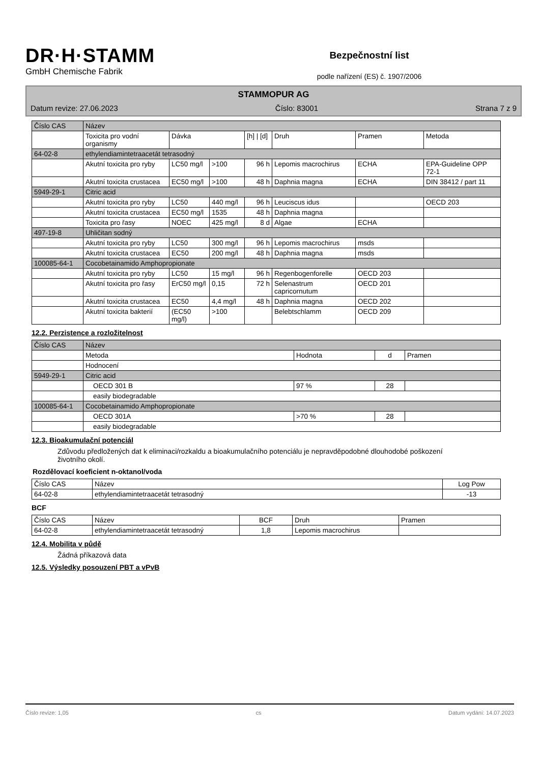DR·H·STAMM
GmbH Chemische Fabrik
Bezpečnostní list
podle nařízení (ES) č. 1907/2006
STAMMOPUR AG
Datum revize: 27.06.2023 Číslo: 83001 Strana 7 z 9
| Číslo CAS | Název | | | | | | |
| --- | --- | --- | --- | --- | --- | --- | --- |
| | Toxicita pro vodní organismy | Dávka | | [h] / [d] | Druh | Pramen | Metoda |
| 64-02-8 | ethylendiamintetraacetát tetrasodný | | | | | | |
| | Akutní toxicita pro ryby | LC50 mg/l | >100 | 96 h | Lepomis macrochirus | ECHA | EPA-Guideline OPP 72-1 |
| | Akutní toxicita crustacea | EC50 mg/l | >100 | 48 h | Daphnia magna | ECHA | DIN 38412 / part 11 |
| 5949-29-1 | Citric acid | | | | | | |
| | Akutní toxicita pro ryby | LC50 | 440 mg/l | 96 h | Leuciscus idus | | OECD 203 |
| | Akutní toxicita crustacea | EC50 mg/l | 1535 | 48 h | Daphnia magna | | |
| | Toxicita pro řasy | NOEC | 425 mg/l | 8 d | Algae | ECHA | |
| 497-19-8 | Uhličitan sodný | | | | | | |
| | Akutní toxicita pro ryby | LC50 | 300 mg/l | 96 h | Lepomis macrochirus | msds | |
| | Akutní toxicita crustacea | EC50 | 200 mg/l | 48 h | Daphnia magna | msds | |
| 100085-64-1 | Cocobetainamido Amphopropionate | | | | | | |
| | Akutní toxicita pro ryby | LC50 | 15 mg/l | 96 h | Regenbogenforelle | OECD 203 | |
| | Akutní toxicita pro řasy | ErC50 mg/l | 0,15 | 72 h | Selenastrum capricornutum | OECD 201 | |
| | Akutní toxicita crustacea | EC50 | 4,4 mg/l | 48 h | Daphnia magna | OECD 202 | |
| | Akutní toxicita bakterií | (EC50 mg/l) | >100 | | Belebtschlamm | OECD 209 | |
12.2. Perzistence a rozložitelnost
| Číslo CAS | Název | | | |
| --- | --- | --- | --- | --- |
| | Metoda | Hodnota | d | Pramen |
| | Hodnocení | | | |
| 5949-29-1 | Citric acid | | | |
| | OECD 301 B | 97 % | 28 | |
| | easily biodegradable | | | |
| 100085-64-1 | Cocobetainamido Amphopropionate | | | |
| | OECD 301A | >70 % | 28 | |
| | easily biodegradable | | | |
12.3. Bioakumulační potenciál
Zdůvodu předložených dat k eliminaci/rozkaldu a bioakumulačního potenciálu je nepravděpodobné dlouhodobé poškození životního okolí.
Rozdělovací koeficient n-oktanol/voda
| Číslo CAS | Název | Log Pow |
| --- | --- | --- |
| 64-02-8 | ethylendiamintetraacetát tetrasodný | -13 |
BCF
| Číslo CAS | Název | BCF | Druh | Pramen |
| --- | --- | --- | --- | --- |
| 64-02-8 | ethylendiamintetraacetát tetrasodný | 1,8 | Lepomis macrochirus | |
12.4. Mobilita v půdě
Žádná příkazová data
12.5. Výsledky posouzení PBT a vPvB
Číslo revize: 1,05 cs Datum vydání: 14.07.2023